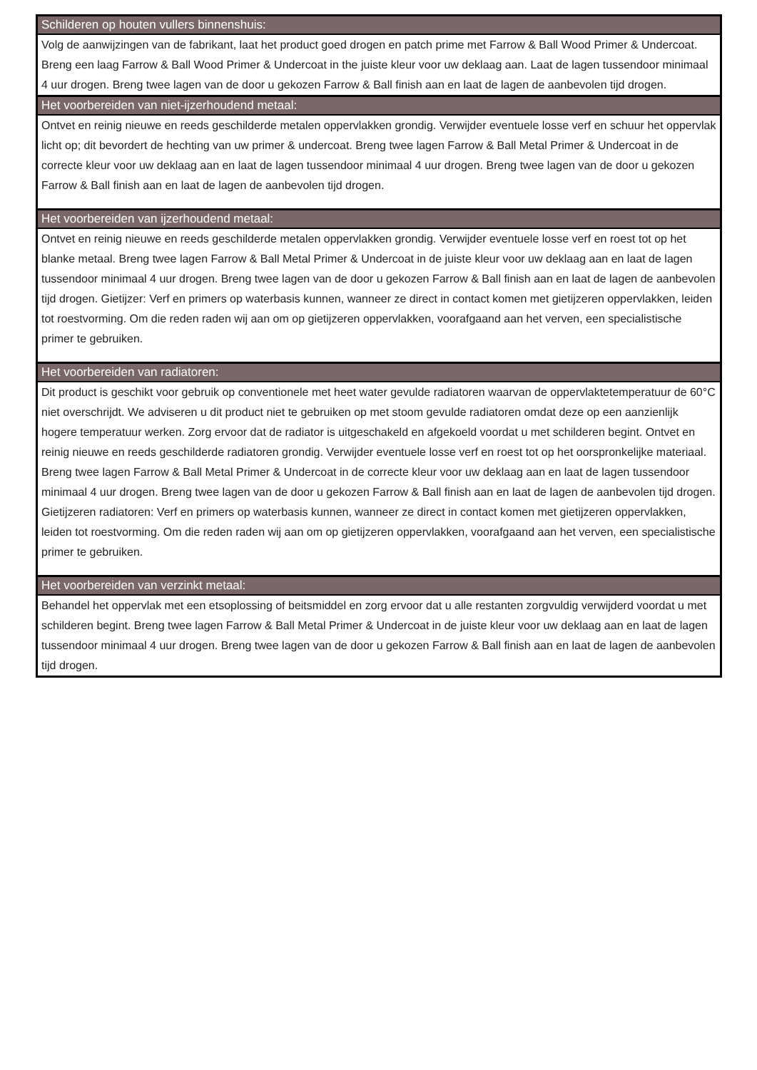| Schilderen op houten vullers binnenshuis: |
| --- |
| Volg de aanwijzingen van de fabrikant, laat het product goed drogen en patch prime met Farrow & Ball Wood Primer & Undercoat. Breng een laag Farrow & Ball Wood Primer & Undercoat in the juiste kleur voor uw deklaag aan. Laat de lagen tussendoor minimaal 4 uur drogen. Breng twee lagen van de door u gekozen Farrow & Ball finish aan en laat de lagen de aanbevolen tijd drogen. |
| Het voorbereiden van niet-ijzerhoudend metaal: |
| Ontvet en reinig nieuwe en reeds geschilderde metalen oppervlakken grondig. Verwijder eventuele losse verf en schuur het oppervlak licht op; dit bevordert de hechting van uw primer & undercoat. Breng twee lagen Farrow & Ball Metal Primer & Undercoat in de correcte kleur voor uw deklaag aan en laat de lagen tussendoor minimaal 4 uur drogen. Breng twee lagen van de door u gekozen Farrow & Ball finish aan en laat de lagen de aanbevolen tijd drogen. |
| Het voorbereiden van ijzerhoudend metaal: |
| Ontvet en reinig nieuwe en reeds geschilderde metalen oppervlakken grondig. Verwijder eventuele losse verf en roest tot op het blanke metaal. Breng twee lagen Farrow & Ball Metal Primer & Undercoat in de juiste kleur voor uw deklaag aan en laat de lagen tussendoor minimaal 4 uur drogen. Breng twee lagen van de door u gekozen Farrow & Ball finish aan en laat de lagen de aanbevolen tijd drogen. Gietijzer: Verf en primers op waterbasis kunnen, wanneer ze direct in contact komen met gietijzeren oppervlakken, leiden tot roestvorming. Om die reden raden wij aan om op gietijzeren oppervlakken, voorafgaand aan het verven, een specialistische primer te gebruiken. |
| Het voorbereiden van radiatoren: |
| Dit product is geschikt voor gebruik op conventionele met heet water gevulde radiatoren waarvan de oppervlaktetemperatuur de 60°C niet overschrijdt. We adviseren u dit product niet te gebruiken op met stoom gevulde radiatoren omdat deze op een aanzienlijk hogere temperatuur werken. Zorg ervoor dat de radiator is uitgeschakeld en afgekoeld voordat u met schilderen begint. Ontvet en reinig nieuwe en reeds geschilderde radiatoren grondig. Verwijder eventuele losse verf en roest tot op het oorspronkelijke materiaal. Breng twee lagen Farrow & Ball Metal Primer & Undercoat in de correcte kleur voor uw deklaag aan en laat de lagen tussendoor minimaal 4 uur drogen. Breng twee lagen van de door u gekozen Farrow & Ball finish aan en laat de lagen de aanbevolen tijd drogen. Gietijzeren radiatoren: Verf en primers op waterbasis kunnen, wanneer ze direct in contact komen met gietijzeren oppervlakken, leiden tot roestvorming. Om die reden raden wij aan om op gietijzeren oppervlakken, voorafgaand aan het verven, een specialistische primer te gebruiken. |
| Het voorbereiden van verzinkt metaal: |
| Behandel het oppervlak met een etsoplossing of beitsmiddel en zorg ervoor dat u alle restanten zorgvuldig verwijderd voordat u met schilderen begint. Breng twee lagen Farrow & Ball Metal Primer & Undercoat in de juiste kleur voor uw deklaag aan en laat de lagen tussendoor minimaal 4 uur drogen. Breng twee lagen van de door u gekozen Farrow & Ball finish aan en laat de lagen de aanbevolen tijd drogen. |